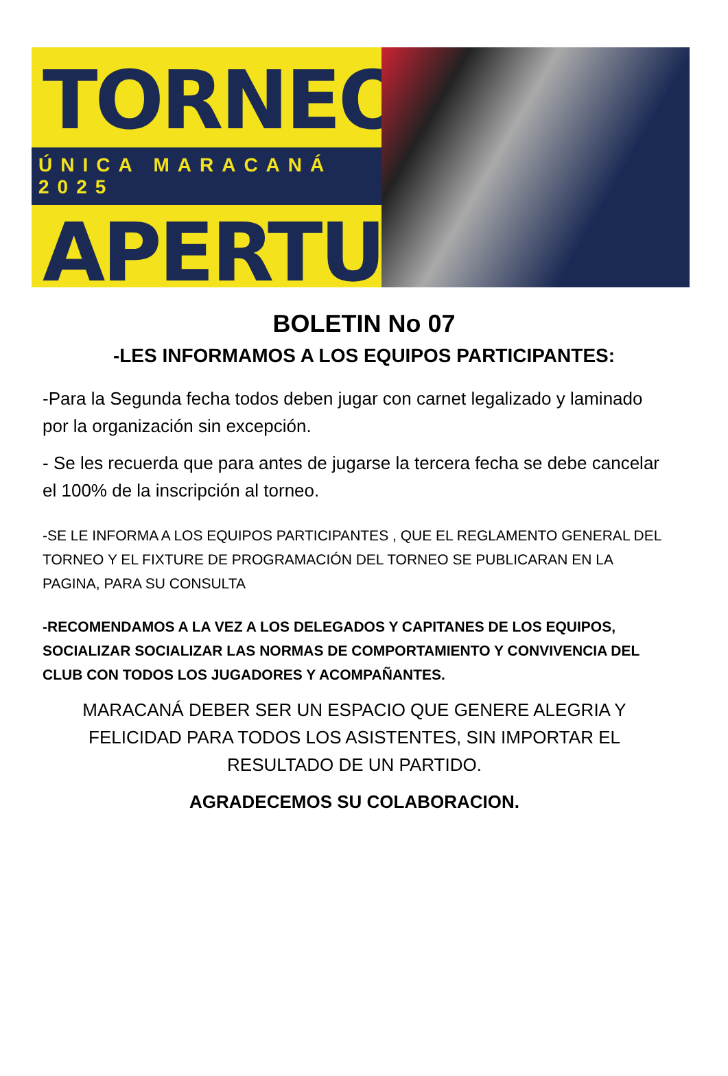TORNEO
ÚNICA MARACANÁ 2025
APERTURA
BOLETIN No 07
-LES INFORMAMOS A LOS EQUIPOS PARTICIPANTES:
-Para la Segunda fecha todos deben jugar con carnet legalizado y laminado por la organización sin excepción.
- Se les recuerda que para antes de jugarse la tercera fecha se debe cancelar el 100% de la inscripción al torneo.
-SE LE INFORMA A LOS EQUIPOS PARTICIPANTES , QUE EL REGLAMENTO GENERAL DEL TORNEO Y EL FIXTURE DE PROGRAMACIÓN DEL TORNEO SE PUBLICARAN EN LA PAGINA, PARA SU CONSULTA
-RECOMENDAMOS A LA VEZ A LOS DELEGADOS Y CAPITANES DE LOS EQUIPOS, SOCIALIZAR SOCIALIZAR LAS NORMAS DE COMPORTAMIENTO Y CONVIVENCIA DEL CLUB CON TODOS LOS JUGADORES Y ACOMPAÑANTES.
MARACANÁ DEBER SER UN ESPACIO QUE GENERE ALEGRIA Y FELICIDAD PARA TODOS LOS ASISTENTES, SIN IMPORTAR EL RESULTADO DE UN PARTIDO.
AGRADECEMOS SU COLABORACION.